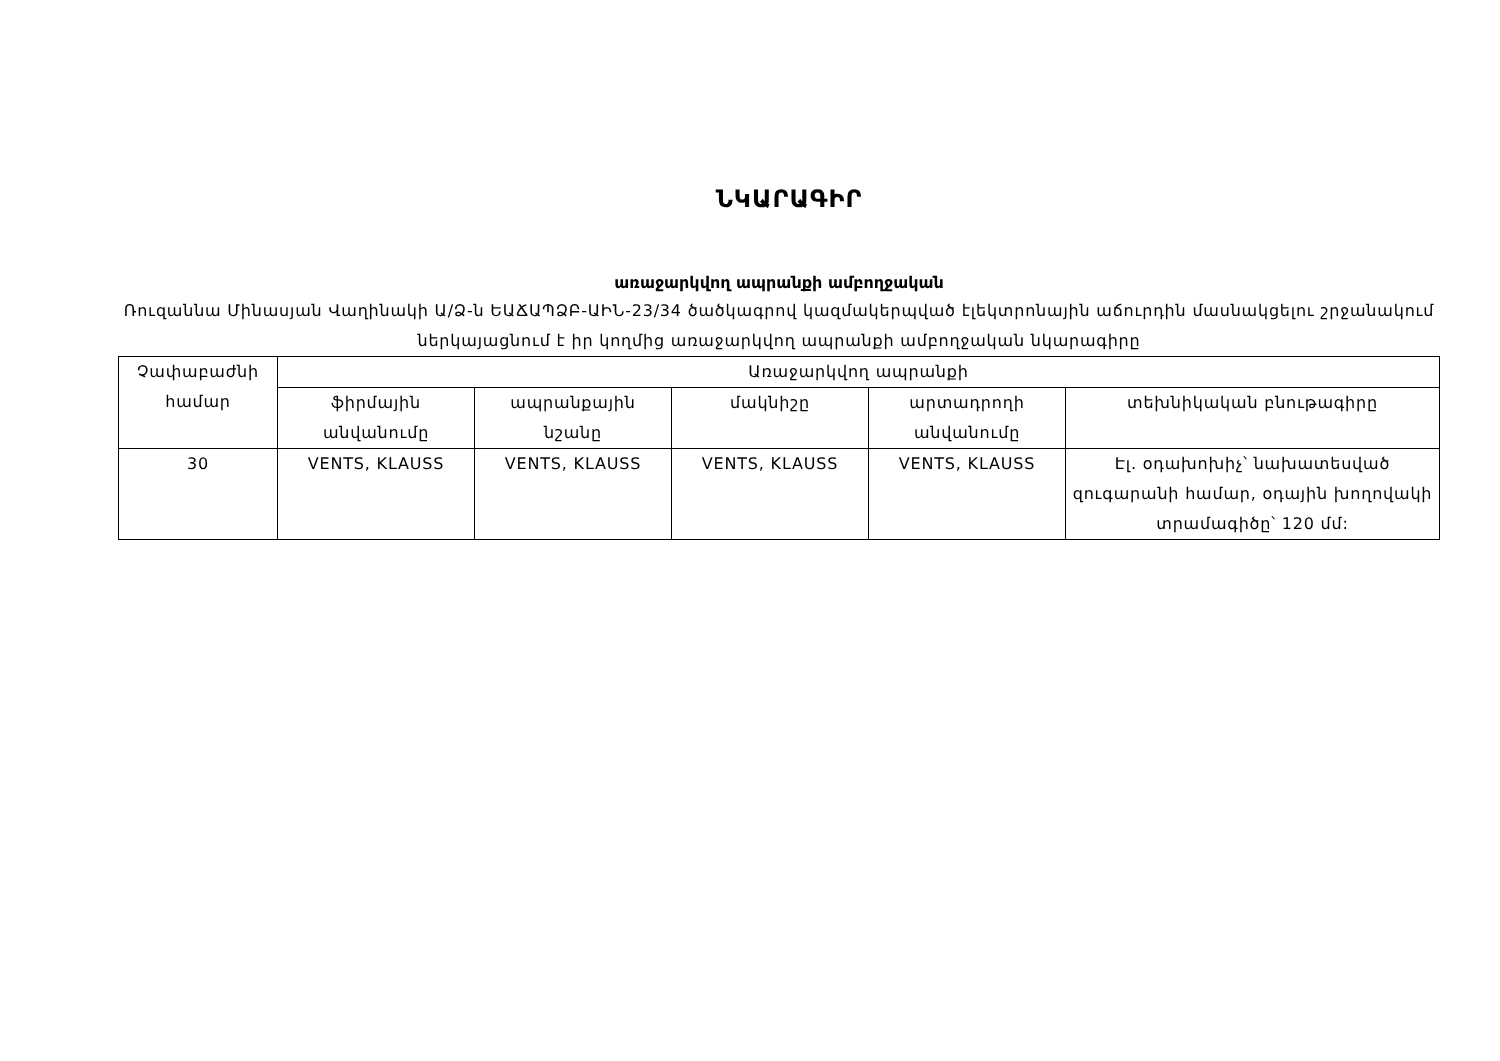ՆԿԱՐԱԳԻՐ
առաջարկվող ապրանքի ամբողջական
Ռուզաննա Մինասյան Վաղինակի Ա/Ձ-ն ԵԱՃԱՊՁԲ-ԱԻՆ-23/34 ծածկագրով կազմակերպված էլեկտրոնային աճուրդին մասնակցելու շրջանակում ներկայացնում է իր կողմից առաջարկվող ապրանքի ամբողջական նկարագիրը
| Չափաբաժնի համար | Առաջարկվող ապրանքի | | | | |
| --- | --- | --- | --- | --- | --- |
| | ֆիրմային անվանումը | ապրանքային նշանը | մակնիշը | արտադրողի անվանումը | տեխնիկական բնութագիրը |
| 30 | VENTS, KLAUSS | VENTS, KLAUSS | VENTS, KLAUSS | VENTS, KLAUSS | Էլ. օդախոխիչ՝ նախատեսված զուգարանի համար, օդային խողովակի տրամագիծը՝ 120 մմ: |